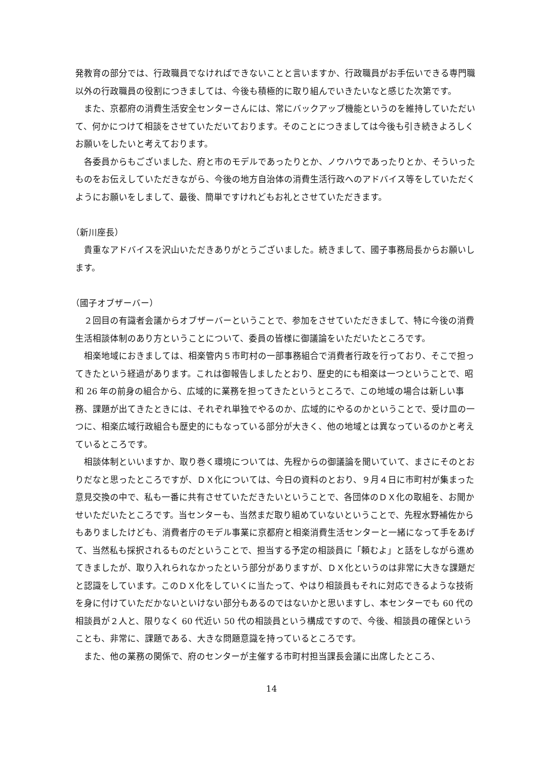発教育の部分では、行政職員でなければできないことと言いますか、行政職員がお手伝いできる専門職以外の行政職員の役割につきましては、今後も積極的に取り組んでいきたいなと感じた次第です。
また、京都府の消費生活安全センターさんには、常にバックアップ機能というのを維持していただいて、何かにつけて相談をさせていただいております。そのことにつきましては今後も引き続きよろしくお願いをしたいと考えております。
各委員からもございました、府と市のモデルであったりとか、ノウハウであったりとか、そういったものをお伝えしていただきながら、今後の地方自治体の消費生活行政へのアドバイス等をしていただくようにお願いをしまして、最後、簡単ですけれどもお礼とさせていただきます。
（新川座長）
貴重なアドバイスを沢山いただきありがとうございました。続きまして、國子事務局長からお願いします。
（國子オブザーバー）
２回目の有識者会議からオブザーバーということで、参加をさせていただきまして、特に今後の消費生活相談体制のあり方ということについて、委員の皆様に御議論をいただいたところです。
相楽地域におきましては、相楽管内５市町村の一部事務組合で消費者行政を行っており、そこで担ってきたという経過があります。これは御報告しましたとおり、歴史的にも相楽は一つということで、昭和 26 年の前身の組合から、広域的に業務を担ってきたというところで、この地域の場合は新しい事務、課題が出てきたときには、それぞれ単独でやるのか、広域的にやるのかということで、受け皿の一つに、相楽広域行政組合も歴史的にもなっている部分が大きく、他の地域とは異なっているのかと考えているところです。
相談体制といいますか、取り巻く環境については、先程からの御議論を聞いていて、まさにそのとおりだなと思ったところですが、ＤＸ化については、今日の資料のとおり、９月４日に市町村が集まった意見交換の中で、私も一番に共有させていただきたいということで、各団体のＤＸ化の取組を、お聞かせいただいたところです。当センターも、当然まだ取り組めていないということで、先程水野補佐からもありましたけども、消費者庁のモデル事業に京都府と相楽消費生活センターと一緒になって手をあげて、当然私も採択されるものだということで、担当する予定の相談員に「頼むよ」と話をしながら進めてきましたが、取り入れられなかったという部分がありますが、ＤＸ化というのは非常に大きな課題だと認識をしています。このＤＸ化をしていくに当たって、やはり相談員もそれに対応できるような技術を身に付けていただかないといけない部分もあるのではないかと思いますし、本センターでも 60 代の相談員が２人と、限りなく 60 代近い 50 代の相談員という構成ですので、今後、相談員の確保ということも、非常に、課題である、大きな問題意識を持っているところです。
また、他の業務の関係で、府のセンターが主催する市町村担当課長会議に出席したところ、
14